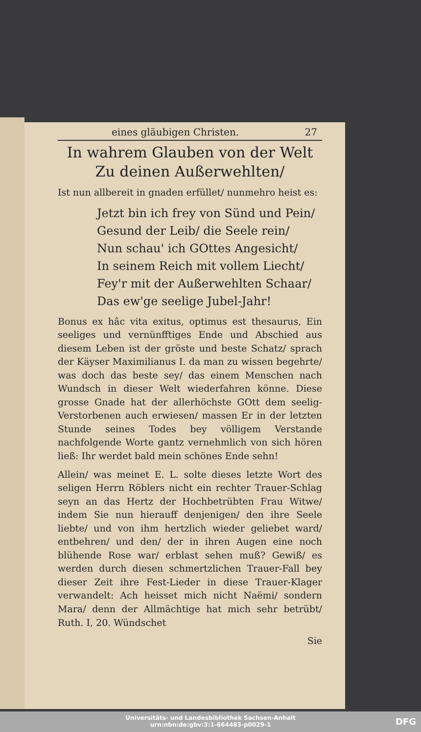eines gläubigen Christen. 27
In wahrem Glauben von der Welt
Zu deinen Außerwehlten/
Ist nun allbereit in gnaden erfüllet/ nunmehro heist es:
Jetzt bin ich frey von Sünd und Pein/
Gesund der Leib/ die Seele rein/
Nun schau' ich GOttes Angesicht/
In seinem Reich mit vollem Liecht/
Fey'r mit der Außerwehlten Schaar/
Das ew'ge seelige Jubel-Jahr!
Bonus ex hâc vita exitus, optimus est thesaurus, Ein seeliges und vernünfftiges Ende und Abschied aus diesem Leben ist der gröste und beste Schatz/ sprach der Käyser Maximilianus I. da man zu wissen begehrte/ was doch das beste sey/ das einem Menschen nach Wundsch in dieser Welt wiederfahren könne. Diese grosse Gnade hat der allerhöchste GOtt dem seelig-Verstorbenen auch erwiesen/ massen Er in der letzten Stunde seines Todes bey völligem Verstande nachfolgende Worte gantz vernehmlich von sich hören ließ: Ihr werdet bald mein schönes Ende sehn!
Allein/ was meinet E. L. solte dieses letzte Wort des seligen Herrn Röblers nicht ein rechter Trauer-Schlag seyn an das Hertz der Hochbetrübten Frau Witwe/ indem Sie nun hierauff denjenigen/ den ihre Seele liebte/ und von ihm hertzlich wieder geliebet ward/ entbehren/ und den/ der in ihren Augen eine noch blühende Rose war/ erblast sehen muß? Gewiß/ es werden durch diesen schmertzlichen Trauer-Fall bey dieser Zeit ihre Fest-Lieder in diese Trauer-Klager verwandelt: Ach heisset mich nicht Naëmi/ sondern Mara/ denn der Allmächtige hat mich sehr betrübt/ Ruth. I, 20. Wündschet
Sie
Universitäts- und Landesbibliothek Sachsen-Anhalt
urn:nbn:de:gbv:3:1-664483-p0029-1
DFG